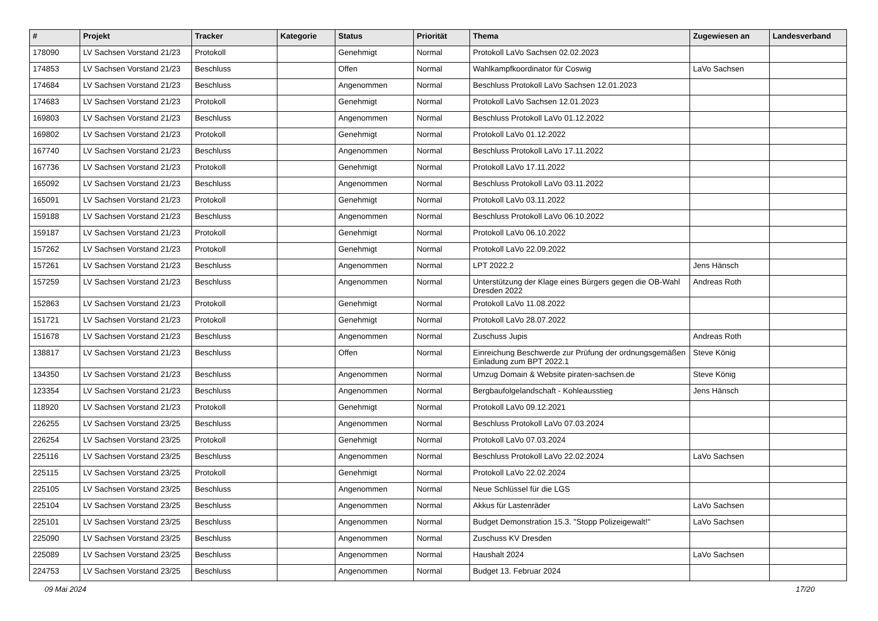| # | Projekt | Tracker | Kategorie | Status | Priorität | Thema | Zugewiesen an | Landesverband |
| --- | --- | --- | --- | --- | --- | --- | --- | --- |
| 178090 | LV Sachsen Vorstand 21/23 | Protokoll | | Genehmigt | Normal | Protokoll LaVo Sachsen 02.02.2023 | | |
| 174853 | LV Sachsen Vorstand 21/23 | Beschluss | | Offen | Normal | Wahlkampfkoordinator für Coswig | LaVo Sachsen | |
| 174684 | LV Sachsen Vorstand 21/23 | Beschluss | | Angenommen | Normal | Beschluss Protokoll LaVo Sachsen 12.01.2023 | | |
| 174683 | LV Sachsen Vorstand 21/23 | Protokoll | | Genehmigt | Normal | Protokoll LaVo Sachsen 12.01.2023 | | |
| 169803 | LV Sachsen Vorstand 21/23 | Beschluss | | Angenommen | Normal | Beschluss Protokoll LaVo 01.12.2022 | | |
| 169802 | LV Sachsen Vorstand 21/23 | Protokoll | | Genehmigt | Normal | Protokoll LaVo 01.12.2022 | | |
| 167740 | LV Sachsen Vorstand 21/23 | Beschluss | | Angenommen | Normal | Beschluss Protokoll LaVo 17.11.2022 | | |
| 167736 | LV Sachsen Vorstand 21/23 | Protokoll | | Genehmigt | Normal | Protokoll LaVo 17.11.2022 | | |
| 165092 | LV Sachsen Vorstand 21/23 | Beschluss | | Angenommen | Normal | Beschluss Protokoll LaVo 03.11.2022 | | |
| 165091 | LV Sachsen Vorstand 21/23 | Protokoll | | Genehmigt | Normal | Protokoll LaVo 03.11.2022 | | |
| 159188 | LV Sachsen Vorstand 21/23 | Beschluss | | Angenommen | Normal | Beschluss Protokoll LaVo 06.10.2022 | | |
| 159187 | LV Sachsen Vorstand 21/23 | Protokoll | | Genehmigt | Normal | Protokoll LaVo 06.10.2022 | | |
| 157262 | LV Sachsen Vorstand 21/23 | Protokoll | | Genehmigt | Normal | Protokoll LaVo 22.09.2022 | | |
| 157261 | LV Sachsen Vorstand 21/23 | Beschluss | | Angenommen | Normal | LPT 2022.2 | Jens Hänsch | |
| 157259 | LV Sachsen Vorstand 21/23 | Beschluss | | Angenommen | Normal | Unterstützung der Klage eines Bürgers gegen die OB-Wahl Dresden 2022 | Andreas Roth | |
| 152863 | LV Sachsen Vorstand 21/23 | Protokoll | | Genehmigt | Normal | Protokoll LaVo 11.08.2022 | | |
| 151721 | LV Sachsen Vorstand 21/23 | Protokoll | | Genehmigt | Normal | Protokoll LaVo 28.07.2022 | | |
| 151678 | LV Sachsen Vorstand 21/23 | Beschluss | | Angenommen | Normal | Zuschuss Jupis | Andreas Roth | |
| 138817 | LV Sachsen Vorstand 21/23 | Beschluss | | Offen | Normal | Einreichung Beschwerde zur Prüfung der ordnungsgemäßen Einladung zum BPT 2022.1 | Steve König | |
| 134350 | LV Sachsen Vorstand 21/23 | Beschluss | | Angenommen | Normal | Umzug Domain & Website piraten-sachsen.de | Steve König | |
| 123354 | LV Sachsen Vorstand 21/23 | Beschluss | | Angenommen | Normal | Bergbaufolgelandschaft - Kohleausstieg | Jens Hänsch | |
| 118920 | LV Sachsen Vorstand 21/23 | Protokoll | | Genehmigt | Normal | Protokoll LaVo 09.12.2021 | | |
| 226255 | LV Sachsen Vorstand 23/25 | Beschluss | | Angenommen | Normal | Beschluss Protokoll LaVo 07.03.2024 | | |
| 226254 | LV Sachsen Vorstand 23/25 | Protokoll | | Genehmigt | Normal | Protokoll LaVo 07.03.2024 | | |
| 225116 | LV Sachsen Vorstand 23/25 | Beschluss | | Angenommen | Normal | Beschluss Protokoll LaVo 22.02.2024 | LaVo Sachsen | |
| 225115 | LV Sachsen Vorstand 23/25 | Protokoll | | Genehmigt | Normal | Protokoll LaVo 22.02.2024 | | |
| 225105 | LV Sachsen Vorstand 23/25 | Beschluss | | Angenommen | Normal | Neue Schlüssel für die LGS | | |
| 225104 | LV Sachsen Vorstand 23/25 | Beschluss | | Angenommen | Normal | Akkus für Lastenräder | LaVo Sachsen | |
| 225101 | LV Sachsen Vorstand 23/25 | Beschluss | | Angenommen | Normal | Budget Demonstration 15.3. "Stopp Polizeigewalt!" | LaVo Sachsen | |
| 225090 | LV Sachsen Vorstand 23/25 | Beschluss | | Angenommen | Normal | Zuschuss KV Dresden | | |
| 225089 | LV Sachsen Vorstand 23/25 | Beschluss | | Angenommen | Normal | Haushalt 2024 | LaVo Sachsen | |
| 224753 | LV Sachsen Vorstand 23/25 | Beschluss | | Angenommen | Normal | Budget 13. Februar 2024 | | |
09 Mai 2024 17/20